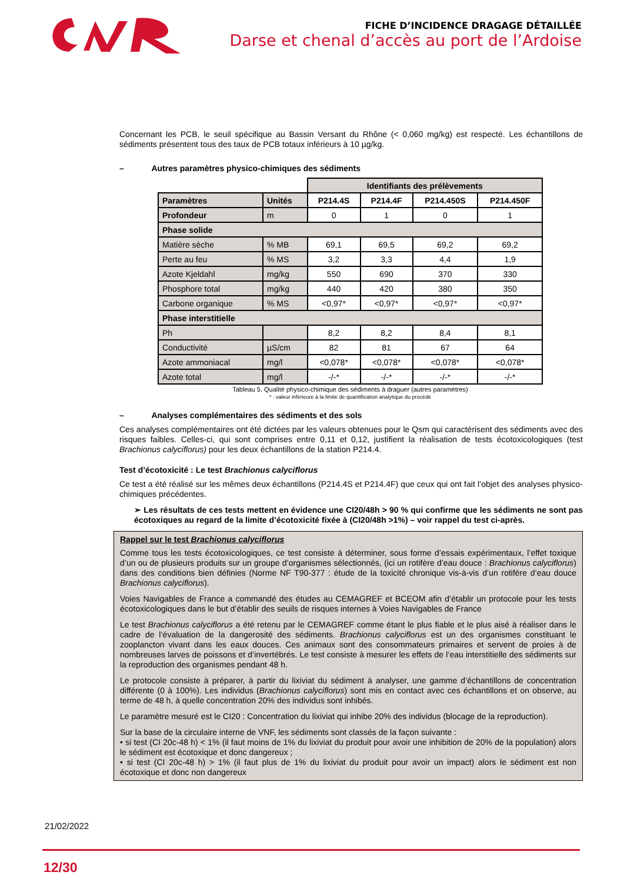FICHE D’INCIDENCE DRAGAGE DÉTAILLÉE
Darse et chenal d’accès au port de l’Ardoise
Concernant les PCB, le seuil spécifique au Bassin Versant du Rhône (< 0,060 mg/kg) est respecté. Les échantillons de sédiments présentent tous des taux de PCB totaux inférieurs à 10 µg/kg.
– Autres paramètres physico-chimiques des sédiments
| | | Identifiants des prélèvements | | | |
| Paramètres | Unités | P214.4S | P214.4F | P214.450S | P214.450F |
| Profondeur | m | 0 | 1 | 0 | 1 |
| Phase solide | | | | | |
| Matière sèche | % MB | 69,1 | 69,5 | 69,2 | 69,2 |
| Perte au feu | % MS | 3,2 | 3,3 | 4,4 | 1,9 |
| Azote Kjeldahl | mg/kg | 550 | 690 | 370 | 330 |
| Phosphore total | mg/kg | 440 | 420 | 380 | 350 |
| Carbone organique | % MS | <0,97* | <0,97* | <0,97* | <0,97* |
| Phase interstitielle | | | | | |
| Ph | | 8,2 | 8,2 | 8,4 | 8,1 |
| Conductivité | µS/cm | 82 | 81 | 67 | 64 |
| Azote ammoniacal | mg/l | <0,078* | <0,078* | <0,078* | <0,078* |
| Azote total | mg/l | -/-* | -/-* | -/-* | -/-* |
Tableau 5. Qualité physico-chimique des sédiments à draguer (autres paramètres)
* : valeur inférieure à la limite de quantification analytique du procédé
– Analyses complémentaires des sédiments et des sols
Ces analyses complémentaires ont été dictées par les valeurs obtenues pour le Qsm qui caractérisent des sédiments avec des risques faibles. Celles-ci, qui sont comprises entre 0,11 et 0,12, justifient la réalisation de tests écotoxicologiques (test Brachionus calyciflorus) pour les deux échantillons de la station P214.4.
Test d’écotoxicité : Le test Brachionus calyciflorus
Ce test a été réalisé sur les mêmes deux échantillons (P214.4S et P214.4F) que ceux qui ont fait l’objet des analyses physico-chimiques précédentes.
➢ Les résultats de ces tests mettent en évidence une CI20/48h > 90 % qui confirme que les sédiments ne sont pas écotoxiques au regard de la limite d’écotoxicité fixée à (CI20/48h >1%) – voir rappel du test ci-après.
Rappel sur le test Brachionus calyciflorus
Comme tous les tests écotoxicologiques, ce test consiste à déterminer, sous forme d’essais expérimentaux, l’effet toxique d’un ou de plusieurs produits sur un groupe d’organismes sélectionnés, (ici un rotifère d’eau douce : Brachionus calyciflorus) dans des conditions bien définies (Norme NF T90-377 : étude de la toxicité chronique vis-à-vis d’un rotifère d’eau douce Brachionus calyciflorus).
Voies Navigables de France a commandé des études au CEMAGREF et BCEOM afin d’établir un protocole pour les tests écotoxicologiques dans le but d’établir des seuils de risques internes à Voies Navigables de France
Le test Brachionus calyciflorus a été retenu par le CEMAGREF comme étant le plus fiable et le plus aisé à réaliser dans le cadre de l’évaluation de la dangerosité des sédiments. Brachionus calyciflorus est un des organismes constituant le zooplancton vivant dans les eaux douces. Ces animaux sont des consommateurs primaires et servent de proies à de nombreuses larves de poissons et d’invertébrés. Le test consiste à mesurer les effets de l’eau interstitielle des sédiments sur la reproduction des organismes pendant 48 h.
Le protocole consiste à préparer, à partir du lixiviat du sédiment à analyser, une gamme d’échantillons de concentration différente (0 à 100%). Les individus (Brachionus calyciflorus) sont mis en contact avec ces échantillons et on observe, au terme de 48 h, à quelle concentration 20% des individus sont inhibés.
Le paramètre mesuré est le CI20 : Concentration du lixiviat qui inhibe 20% des individus (blocage de la reproduction).
Sur la base de la circulaire interne de VNF, les sédiments sont classés de la façon suivante :
• si test (CI 20c-48 h) < 1% (il faut moins de 1% du lixiviat du produit pour avoir une inhibition de 20% de la population) alors le sédiment est écotoxique et donc dangereux ;
• si test (CI 20c-48 h) > 1% (il faut plus de 1% du lixiviat du produit pour avoir un impact) alors le sédiment est non écotoxique et donc non dangereux
21/02/2022
12/30